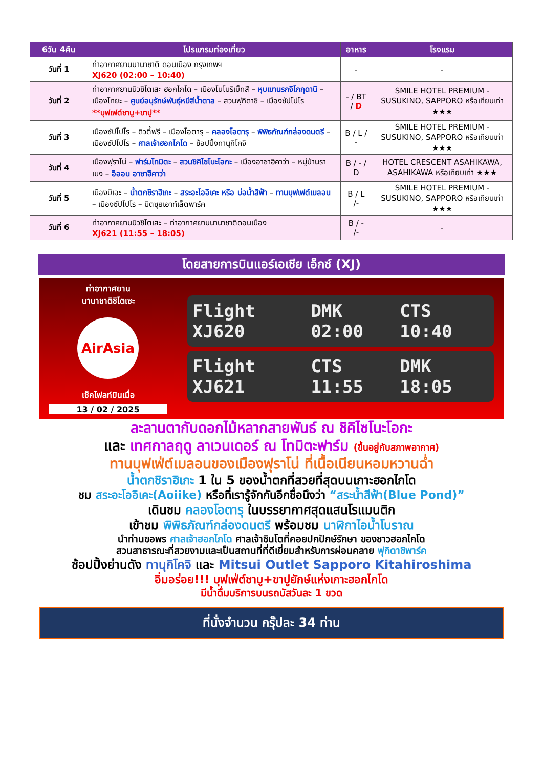| 6วัน 4คืน | โปรแกรมท่องเที่ยว | อาหาร | โรงแรม |
| --- | --- | --- | --- |
| วันที่ 1 | ท่าอากาศยานนานาชาติ ดอนเมือง กรุงเทพฯ XJ620 (02:00 – 10:40) | - | - |
| วันที่ 2 | ท่าอากาศยานนิวชิโตเสะ ฮอกไกโด – เมืองโนโบริเบ็ทสึ – หุบเขานรกจิโกกุดานิ – เมืองโทยะ – ศูนย์อนุรักษ์พันธุ์หมีสีน้ำตาล – สวนฟุกิดาชิ – เมืองซัปโปโร **บุฟเฟต์ชาบู+ขาปู** | - / BT / D | SMILE HOTEL PREMIUM - SUSUKINO, SAPPORO หรือเทียบเท่า ★★★ |
| วันที่ 3 | เมืองซัปโปโร – ดิวตี้ฟรี – เมืองโอตารุ – คลองโอตารุ – พิพิธภัณฑ์กล่องดนตรี – เมืองซัปโปโร – ศาลเจ้าฮอกไกโด – ช้อปปิ้งทานุกิโคจิ | B / L / - | SMILE HOTEL PREMIUM - SUSUKINO, SAPPORO หรือเทียบเท่า ★★★ |
| วันที่ 4 | เมืองฟุราโน่ – ฟาร์มโทมิตะ – สวนชิคิไซโนะโอกะ – เมืองอาซาฮิคาว่า – หมู่บ้านราเมง – อิออน อาซาฮิคาว่า | B / - / D | HOTEL CRESCENT ASAHIKAWA, ASAHIKAWA หรือเทียบเท่า ★★★ |
| วันที่ 5 | เมืองบิเอะ – น้ำตกชิราฮิเกะ – สระอะโออิเคะ หรือ บ่อน้ำสีฟ้า – ทานบุฟเฟต์เมลอน – เมืองซัปโปโร – มิตซุยเอาท์เล็ตพาร์ค | B / L /- | SMILE HOTEL PREMIUM - SUSUKINO, SAPPORO หรือเทียบเท่า ★★★ |
| วันที่ 6 | ท่าอากาศยานนิวชิโตเสะ – ท่าอากาศยานนานาชาติดอนเมือง XJ621 (11:55 – 18:05) | B / - /- | - |
โดยสายการบินแอร์เอเชีย เอ็กซ์ (XJ)
ท่าอากาศยาน
นานาชาติชิโตเซะ
AirAsia
เช็คไฟลท์บินเมื่อ
13 / 02 / 2025
Flight XJ620 DMK 02:00 CTS 10:40
Flight XJ621 CTS 11:55 DMK 18:05
ละลานตากับดอกไม้หลากสายพันธ์ ณ ชิคิไซโนะโอกะ
และ เทศกาลฤดู ลาเวนเดอร์ ณ โทมิตะฟาร์ม (ขึ้นอยู่กับสภาพอากาศ)
ทานบุฟเฟ่ต์เมลอนของเมืองฟุราโน่ ที่เนื้อเนียนหอมหวานฉ่ำ
น้ำตกชิราฮิเกะ 1 ใน 5 ของน้ำตกที่สวยที่สุดบนเกาะฮอกไกโด
ชม สระอะโออิเคะ(Aoiike) หรือที่เรารู้จักกันอีกชื่อนึงว่า “สระน้ำสีฟ้า(Blue Pond)”
เดินชม คลองโอตารุ ในบรรยากาศสุดแสนโรแมนติก
เข้าชม พิพิธภัณฑ์กล่องดนตรี พร้อมชม นาฬิกาไอน้ำโบราณ
นำท่านขอพร ศาลเจ้าฮอกไกโด ศาลเจ้าชินโตที่คอยปกปักษ์รักษา ของชาวฮอกไกโด
สวนสาธารณะที่สวยงามและเป็นสถานที่ที่ดีเยี่ยมสำหรับการผ่อนคลาย ฟุกิดาชิพาร์ค
ช้อปปิ้งย่านดัง ทานุกิโคจิ และ Mitsui Outlet Sapporo Kitahiroshima
อิ่มอร่อย!!! บุฟเฟ่ต์ชาบู+ขาปูยักษ์แห่งเกาะฮอกไกโด
มีน้ำดื่มบริการบนรถบัสวันละ 1 ขวด
ที่นั่งจำนวน กรุ๊ปละ 34 ท่าน